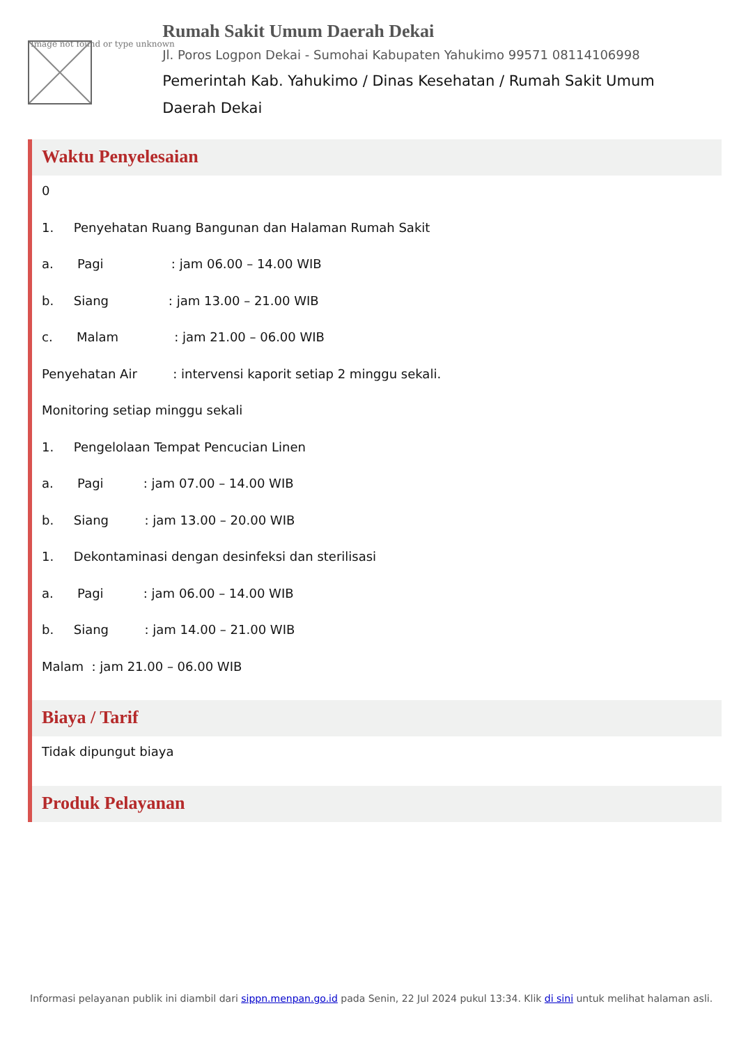Image not found or type unknown
Rumah Sakit Umum Daerah Dekai
Jl. Poros Logpon Dekai - Sumohai Kabupaten Yahukimo 99571 08114106998
Pemerintah Kab. Yahukimo / Dinas Kesehatan / Rumah Sakit Umum Daerah Dekai
Waktu Penyelesaian
0
1. Penyehatan Ruang Bangunan dan Halaman Rumah Sakit
a. Pagi : jam 06.00 – 14.00 WIB
b. Siang : jam 13.00 – 21.00 WIB
c. Malam : jam 21.00 – 06.00 WIB
Penyehatan Air : intervensi kaporit setiap 2 minggu sekali.
Monitoring setiap minggu sekali
1. Pengelolaan Tempat Pencucian Linen
a. Pagi : jam 07.00 – 14.00 WIB
b. Siang : jam 13.00 – 20.00 WIB
1. Dekontaminasi dengan desinfeksi dan sterilisasi
a. Pagi : jam 06.00 – 14.00 WIB
b. Siang : jam 14.00 – 21.00 WIB
Malam : jam 21.00 – 06.00 WIB
Biaya / Tarif
Tidak dipungut biaya
Produk Pelayanan
Informasi pelayanan publik ini diambil dari sippn.menpan.go.id pada Senin, 22 Jul 2024 pukul 13:34. Klik di sini untuk melihat halaman asli.